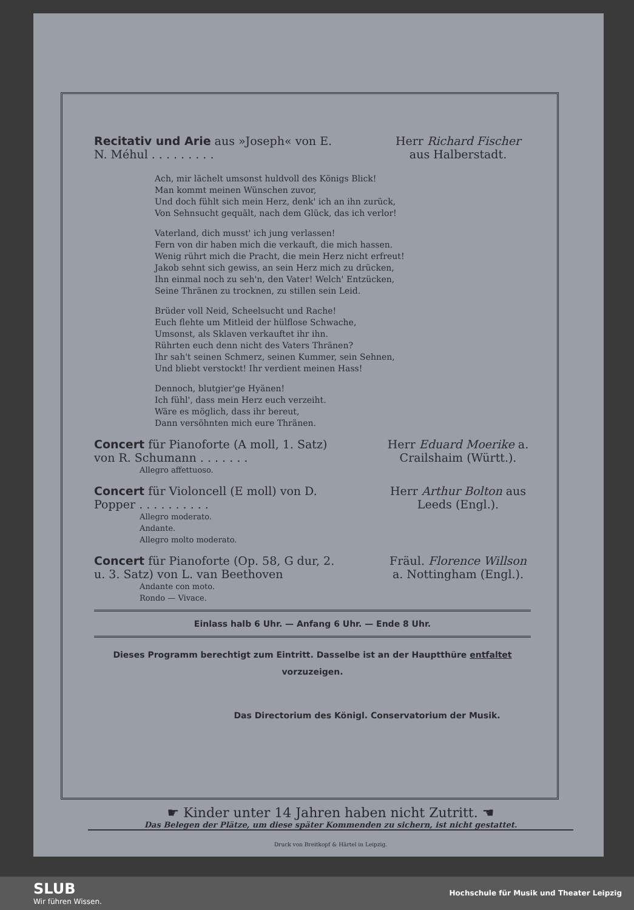Recitativ und Arie aus »Joseph« von E. N. Méhul . . . . . . . . .
Herr Richard Fischer aus Halberstadt.
Ach, mir lächelt umsonst huldvoll des Königs Blick!
Man kommt meinen Wünschen zuvor,
Und doch fühlt sich mein Herz, denk' ich an ihn zurück,
Von Sehnsucht gequält, nach dem Glück, das ich verlor!
Vaterland, dich musst' ich jung verlassen!
Fern von dir haben mich die verkauft, die mich hassen.
Wenig rührt mich die Pracht, die mein Herz nicht erfreut!
Jakob sehnt sich gewiss, an sein Herz mich zu drücken,
Ihn einmal noch zu seh'n, den Vater! Welch' Entzücken,
Seine Thränen zu trocknen, zu stillen sein Leid.
Brüder voll Neid, Scheelsucht und Rache!
Euch flehte um Mitleid der hülflose Schwache,
Umsonst, als Sklaven verkauftet ihr ihn.
Rührten euch denn nicht des Vaters Thränen?
Ihr sah't seinen Schmerz, seinen Kummer, sein Sehnen,
Und bliebt verstockt! Ihr verdient meinen Hass!
Dennoch, blutgier'ge Hyänen!
Ich fühl', dass mein Herz euch verzeiht.
Wäre es möglich, dass ihr bereut,
Dann versöhnten mich eure Thränen.
Concert für Pianoforte (A moll, 1. Satz) von R. Schumann . . . . . . .
Allegro affettuoso.
Herr Eduard Moerike a. Crailshaim (Württ.).
Concert für Violoncell (E moll) von D. Popper . . . . . . . . . .
Allegro moderato.
Andante.
Allegro molto moderato.
Herr Arthur Bolton aus Leeds (Engl.).
Concert für Pianoforte (Op. 58, G dur, 2. u. 3. Satz) von L. van Beethoven
Andante con moto.
Rondo — Vivace.
Fräul. Florence Willson a. Nottingham (Engl.).
Einlass halb 6 Uhr. — Anfang 6 Uhr. — Ende 8 Uhr.
Dieses Programm berechtigt zum Eintritt. Dasselbe ist an der Hauptthüre entfaltet vorzuzeigen.
Das Directorium des Königl. Conservatorium der Musik.
☛ Kinder unter 14 Jahren haben nicht Zutritt. ☚
Das Belegen der Plätze, um diese später Kommenden zu sichern, ist nicht gestattet.
Druck von Breitkopf & Härtel in Leipzig.
SLUB
Wir führen Wissen.
Hochschule für Musik und Theater Leipzig